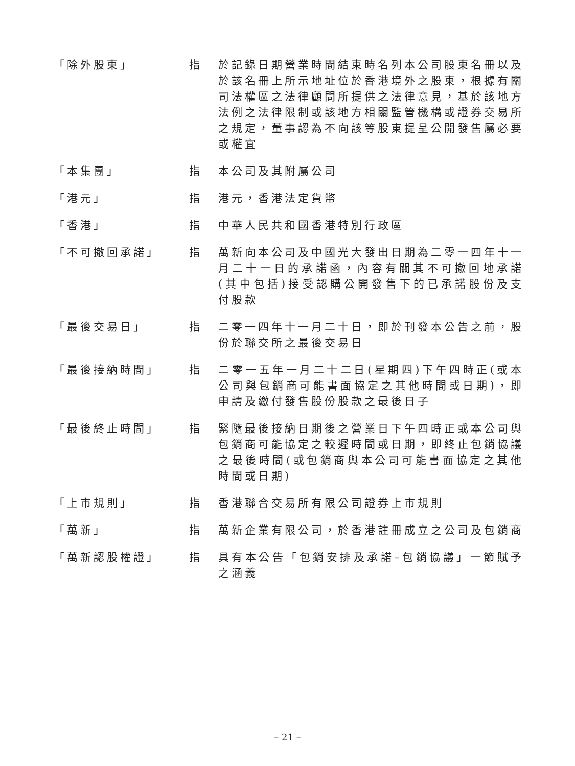「除外股東」 指 於記錄日期營業時間結束時名列本公司股東名冊以及於該名冊上所示地址位於香港境外之股東，根據有關司法權區之法律顧問所提供之法律意見，基於該地方法例之法律限制或該地方相關監管機構或證券交易所之規定，董事認為不向該等股東提呈公開發售屬必要或權宜
「本集團」 指 本公司及其附屬公司
「港元」 指 港元，香港法定貨幣
「香港」 指 中華人民共和國香港特別行政區
「不可撤回承諾」 指 萬新向本公司及中國光大發出日期為二零一四年十一月二十一日的承諾函，內容有關其不可撤回地承諾(其中包括)接受認購公開發售下的已承諾股份及支付股款
「最後交易日」 指 二零一四年十一月二十日，即於刊發本公告之前，股份於聯交所之最後交易日
「最後接納時間」 指 二零一五年一月二十二日(星期四)下午四時正(或本公司與包銷商可能書面協定之其他時間或日期)，即申請及繳付發售股份股款之最後日子
「最後終止時間」 指 緊隨最後接納日期後之營業日下午四時正或本公司與包銷商可能協定之較遲時間或日期，即終止包銷協議之最後時間(或包銷商與本公司可能書面協定之其他時間或日期)
「上市規則」 指 香港聯合交易所有限公司證券上市規則
「萬新」 指 萬新企業有限公司，於香港註冊成立之公司及包銷商
「萬新認股權證」 指 具有本公告「包銷安排及承諾–包銷協議」一節賦予之涵義
– 21 –